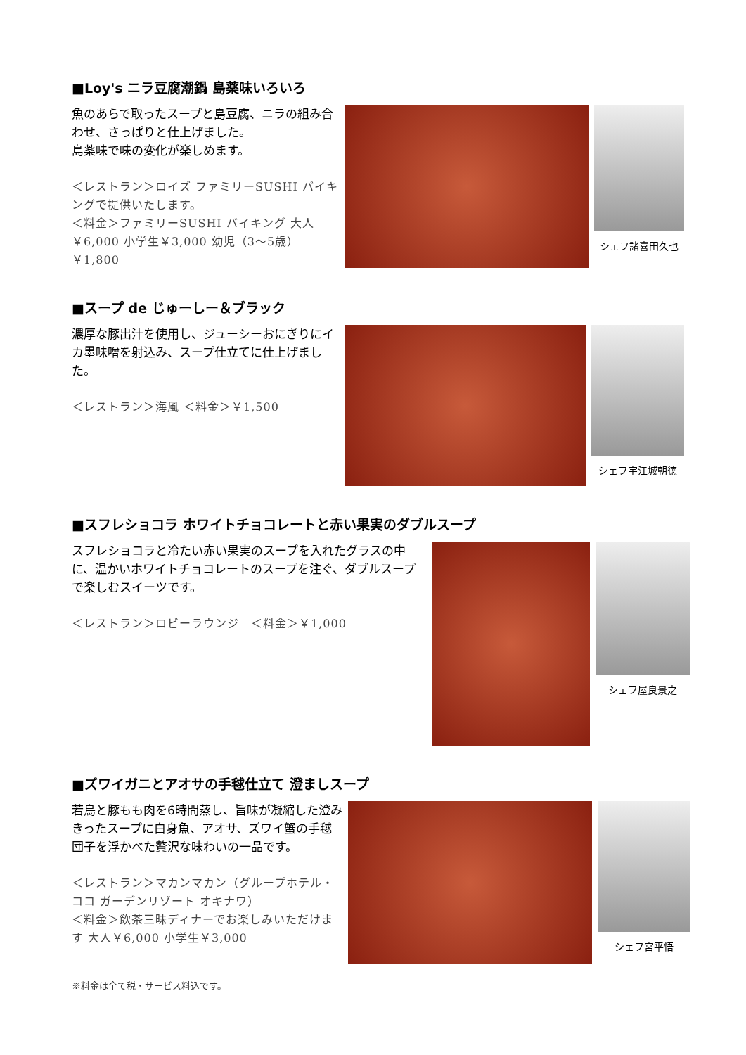■Loy's ニラ豆腐潮鍋 島薬味いろいろ
魚のあらで取ったスープと島豆腐、ニラの組み合わせ、さっぱりと仕上げました。
島薬味で味の変化が楽しめます。
＜レストラン＞ロイズ ファミリーSUSHI バイキングで提供いたします。
＜料金＞ファミリーSUSHI バイキング 大人￥6,000 小学生￥3,000 幼児（3～5歳）￥1,800
シェフ諸喜田久也
■スープ de じゅーしー＆ブラック
濃厚な豚出汁を使用し、ジューシーおにぎりにイカ墨味噌を射込み、スープ仕立てに仕上げました。
＜レストラン＞海風 ＜料金＞￥1,500
シェフ宇江城朝徳
■スフレショコラ ホワイトチョコレートと赤い果実のダブルスープ
スフレショコラと冷たい赤い果実のスープを入れたグラスの中に、温かいホワイトチョコレートのスープを注ぐ、ダブルスープで楽しむスイーツです。
＜レストラン＞ロビーラウンジ　＜料金＞￥1,000
シェフ屋良景之
■ズワイガニとアオサの手毬仕立て 澄ましスープ
若鳥と豚もも肉を6時間蒸し、旨味が凝縮した澄みきったスープに白身魚、アオサ、ズワイ蟹の手毬団子を浮かべた贅沢な味わいの一品です。
＜レストラン＞マカンマカン（グループホテル・ココ ガーデンリゾート オキナワ）
＜料金＞飲茶三昧ディナーでお楽しみいただけます 大人￥6,000 小学生￥3,000
シェフ宮平悟
※料金は全て税・サービス料込です。